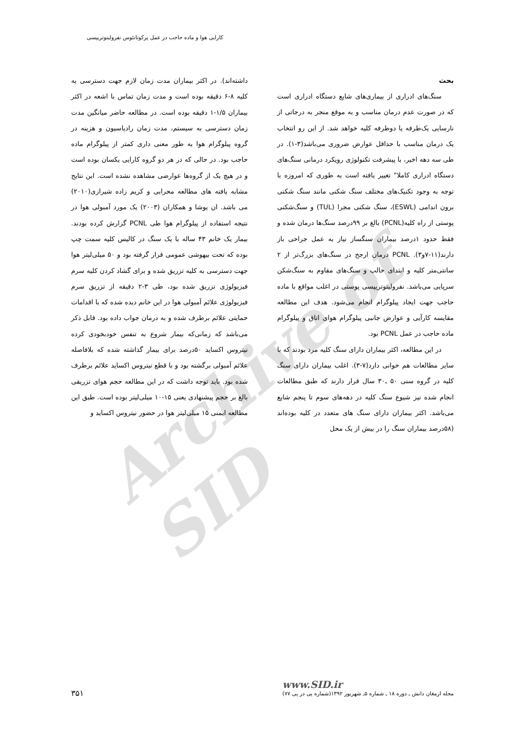کارایی هوا و ماده حاجب در عمل پرکوتانئوس نفرولیتوتریپسی
Archive of SID
بحث
سنگ‌های ادراری از بیماری‌های شایع دستگاه ادراری است که در صورت عدم درمان مناسب و به موقع منجر به درجاتی از نارسایی یک‌طرفه یا دوطرفه کلیه خواهد شد. از این رو انتخاب یک درمان مناسب با حداقل عوارض ضروری می‌باشد(۳-۱). در طی سه دهه اخیر، با پیشرفت تکنولوژی رویکرد درمانی سنگ‌های دستگاه ادراری کاملا" تغییر یافته است به طوری که امروزه با توجه به وجود تکنیک‌های مختلف سنگ شکنی مانند سنگ شکنی برون اندامی (ESWL)، سنگ شکنی مجرا (TUL) و سنگ‌شکنی پوستی از راه کلیه(PCNL) بالغ بر ۹۹درصد سنگ‌ها درمان شده و فقط حدود ۱درصد بیماران سنگساز نیاز به عمل جراحی باز دارند(۱۱-۷و۳). PCNL درمان ارجح در سنگ‌های بزرگ‌تر از ۲ سانتی‌متر کلیه و ابتدای حالب و سنگ‌های مقاوم به سنگ‌شکن سرپایی می‌باشد. نفرولیتوتریپسی پوستی در اغلب مواقع با ماده حاجب جهت ایجاد پیلوگرام انجام می‌شود. هدف این مطالعه مقایسه کارآیی و عوارض جانبی پیلوگرام هوای اتاق و پیلوگرام ماده حاجب در عمل PCNL بود.
در این مطالعه، اکثر بیماران دارای سنگ کلیه مرد بودند که با سایر مطالعات هم خوانی دارد(۷-۳). اغلب بیماران دارای سنگ کلیه در گروه سنی ۵۰ ـ۳۰ سال قرار دارند که طبق مطالعات انجام شده نیز شیوع سنگ کلیه در دهه‌های سوم تا پنجم شایع می‌باشد. اکثر بیماران دارای سنگ های متعدد در کلیه بوده‌اند (۵۸درصد بیماران سنگ را در بیش از یک محل
داشته‌اند). در اکثر بیماران مدت زمان لازم جهت دسترسی به کلیه ۸-۶ دقیقه بوده است و مدت زمان تماس با اشعه در اکثر بیماران ۱/۵-۱ دقیقه بوده است. در مطالعه حاضر میانگین مدت زمان دسترسی به سیستم، مدت زمان رادیاسیون و هزینه در گروه پیلوگرام هوا به طور معنی داری کمتر از پیلوگرام ماده حاجب بود. در حالی که در هر دو گروه کارایی یکسان بوده است و در هیچ یک از گروه‌ها عوارضی مشاهده نشده است. این نتایج مشابه یافته های مطالعه محرابی و کریم زاده شیرازی(۲۰۱۰) می باشد. ان یوشا و همکاران (۲۰۰۳) یک مورد آمبولی هوا در نتیجه استفاده از پیلوگرام هوا طی PCNL گزارش کرده بودند. بیمار یک خانم ۴۳ ساله با یک سنگ در کالیس کلیه سمت چپ بوده که تحت بیهوشی عمومی قرار گرفته بود و ۵۰ میلی‌لیتر هوا جهت دسترسی به کلیه تزریق شده و برای گشاد کردن کلیه سرم فیزیولوژی تزریق شده بود، طی ۳-۲ دقیقه از تزریق سرم فیزیولوژی علائم آمبولی هوا در این خانم دیده شده که با اقدامات حمایتی علائم برطرف شده و به درمان جواب داده بود. قابل ذکر می‌باشد که زمانی‌که بیمار شروع به تنفس خودبخودی کرده نیتروس اکساید ۵۰درصد برای بیمار گذاشته شده که بلافاصله علائم آمبولی برگشته بود و با قطع نیتروس اکساید علائم برطرف شده بود. باید توجه داشت که در این مطالعه حجم هوای تزریقی بالغ بر حجم پیشنهادی یعنی ۱۵-۱۰ میلی‌لیتر بوده است. طبق این مطالعه ایمنی ۱۵ میلی‌لیتر هوا در حضور نیتروس اکساید و
www.SID.ir
مجله ارمغان دانش ـ دوره ۱۸ ـ شماره ۵ـ شهریور ۱۳۹۲(شماره پی در پی ۷۷)
۳۵۱